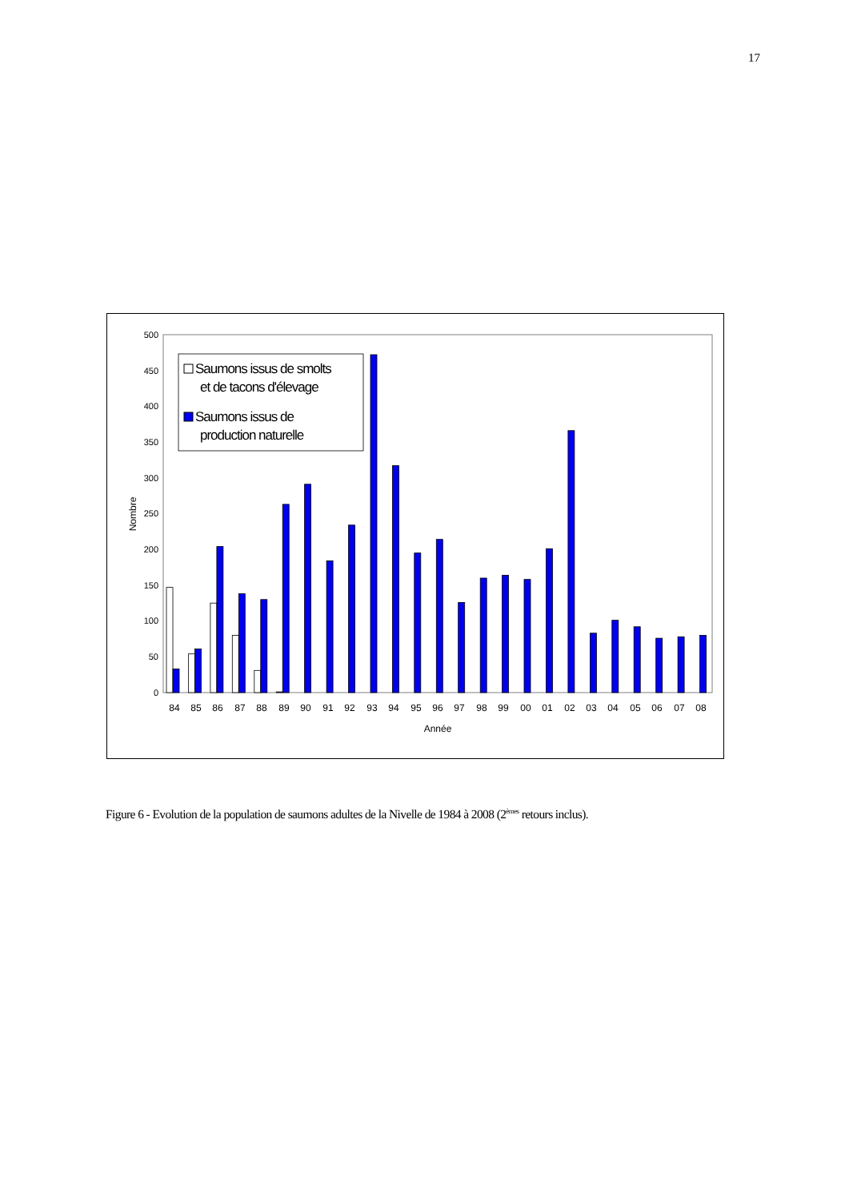17
0
50
100
150
200
250
300
350
400
450
500
Nombre
84
85
86
87
88
89
90
91
92
93
94
95
96
97
98
99
00
01
02
03
04
05
06
07
08
Année
Saumons issus de smolts
et de tacons d'élevage
Saumons issus de
production naturelle
Figure 6 - Evolution de la population de saumons adultes de la Nivelle de 1984 à 2008 (2<sup>èmes</sup> retours inclus).